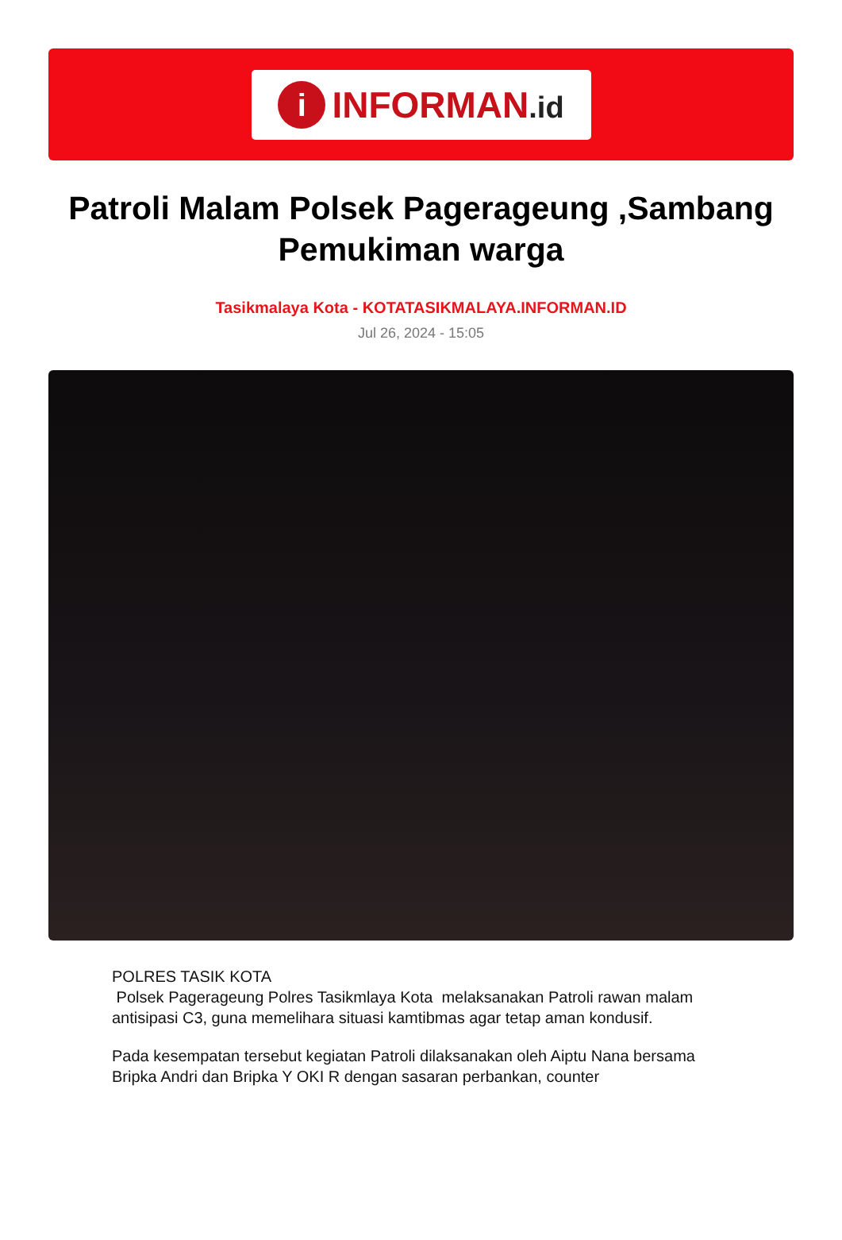i
INFORMAN.id
Patroli Malam Polsek Pagerageung ,Sambang Pemukiman warga
Tasikmalaya Kota - KOTATASIKMALAYA.INFORMAN.ID
Jul 26, 2024 - 15:05
POLRES TASIK KOTA
Polsek Pagerageung Polres Tasikmlaya Kota melaksanakan Patroli rawan malam antisipasi C3, guna memelihara situasi kamtibmas agar tetap aman kondusif.
Pada kesempatan tersebut kegiatan Patroli dilaksanakan oleh Aiptu Nana bersama Bripka Andri dan Bripka Y OKI R dengan sasaran perbankan, counter